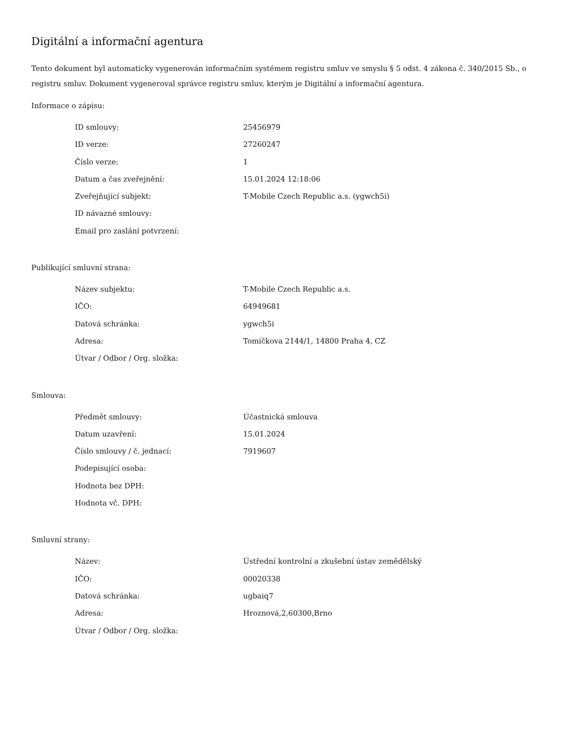Digitální a informační agentura
Tento dokument byl automaticky vygenerován informačním systémem registru smluv ve smyslu § 5 odst. 4 zákona č. 340/2015 Sb., o registru smluv. Dokument vygeneroval správce registru smluv, kterým je Digitální a informační agentura.
Informace o zápisu:
| ID smlouvy: | 25456979 |
| ID verze: | 27260247 |
| Číslo verze: | 1 |
| Datum a čas zveřejnění: | 15.01.2024 12:18:06 |
| Zveřejňující subjekt: | T-Mobile Czech Republic a.s. (ygwch5i) |
| ID návazné smlouvy: | |
| Email pro zaslání potvrzení: | |
Publikující smluvní strana:
| Název subjektu: | T-Mobile Czech Republic a.s. |
| IČO: | 64949681 |
| Datová schránka: | ygwch5i |
| Adresa: | Tomíčkova 2144/1, 14800 Praha 4, CZ |
| Útvar / Odbor / Org. složka: | |
Smlouva:
| Předmět smlouvy: | Účastnická smlouva |
| Datum uzavření: | 15.01.2024 |
| Číslo smlouvy / č. jednací: | 7919607 |
| Podepisující osoba: | |
| Hodnota bez DPH: | |
| Hodnota vč. DPH: | |
Smluvní strany:
| Název: | Ústřední kontrolní a zkušební ústav zemědělský |
| IČO: | 00020338 |
| Datová schránka: | ugbaiq7 |
| Adresa: | Hroznová,2,60300,Brno |
| Útvar / Odbor / Org. složka: | |